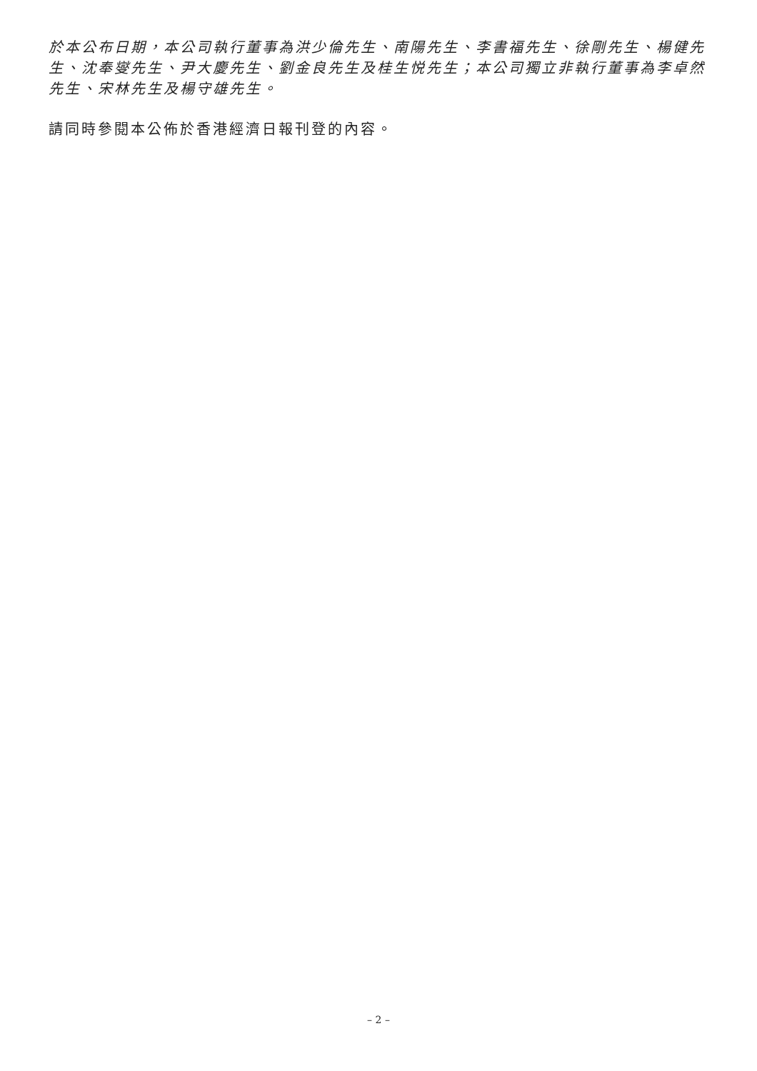於本公布日期，本公司執行董事為洪少倫先生、南陽先生、李書福先生、徐剛先生、楊健先生、沈奉燮先生、尹大慶先生、劉金良先生及桂生悦先生；本公司獨立非執行董事為李卓然先生、宋林先生及楊守雄先生。
請同時參閱本公佈於香港經濟日報刊登的內容。
– 2 –